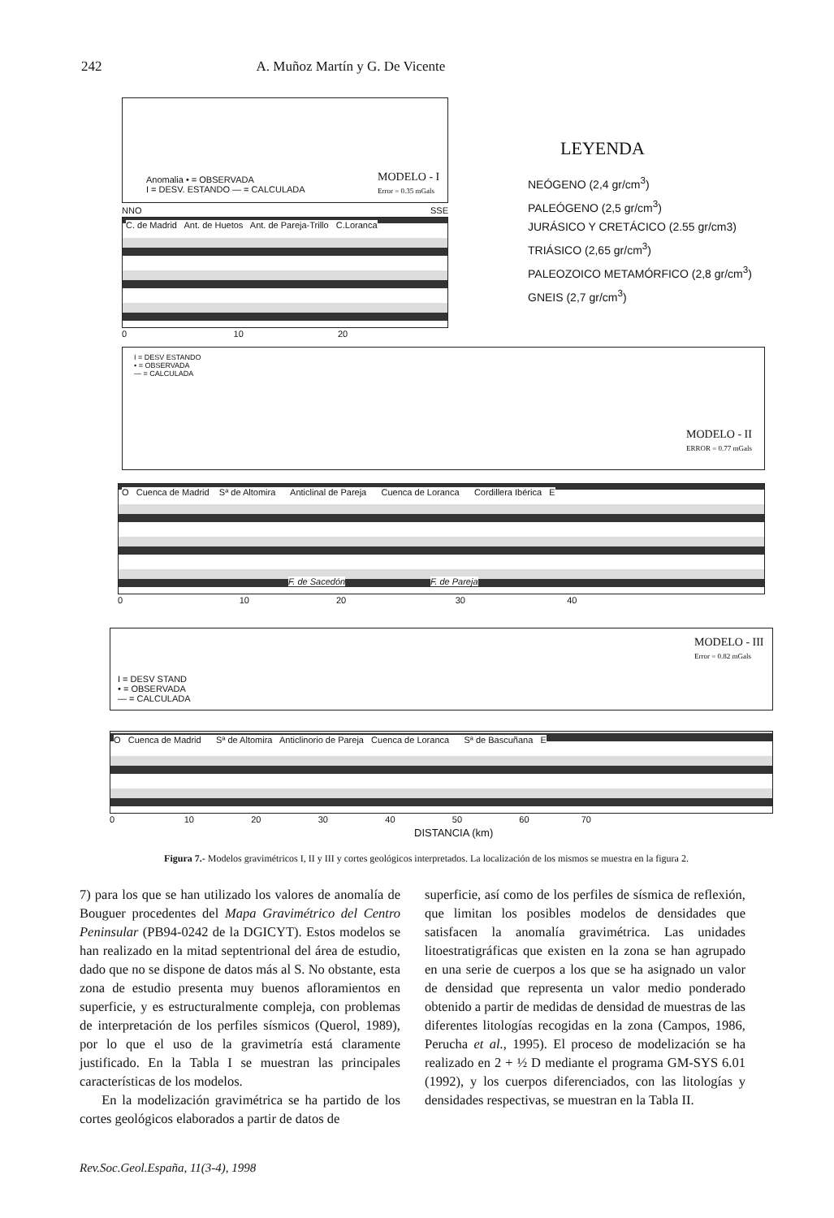242 A. Muñoz Martín y G. De Vicente
Anomalia • = OBSERVADA
I = DESV. ESTANDO — = CALCULADA
MODELO - I
Error = 0.35 mGals
LEYENDA
NEÓGENO (2,4 gr/cm<sup>3</sup>)
PALEÓGENO (2,5 gr/cm<sup>3</sup>)
JURÁSICO Y CRETÁCICO (2.55 gr/cm3)
TRIÁSICO (2,65 gr/cm<sup>3</sup>)
PALEOZOICO METAMÓRFICO (2,8 gr/cm<sup>3</sup>)
GNEIS (2,7 gr/cm<sup>3</sup>)
NNO SSE
C. de Madrid Ant. de Huetos Ant. de Pareja-Trillo C.Loranca
0 10 20
I = DESV ESTANDO
• = OBSERVADA
— = CALCULADA
MODELO - II
ERROR = 0.77 mGals
O Cuenca de Madrid Sª de Altomira Anticlinal de Pareja Cuenca de Loranca Cordillera Ibérica E
F. de Sacedón F. de Pareja
0 10 20 30 40
I = DESV STAND
• = OBSERVADA
— = CALCULADA
MODELO - III
Error = 0.82 mGals
O Cuenca de Madrid Sª de Altomira Anticlinorio de Pareja Cuenca de Loranca Sª de Bascuñana E
0 10 20 30 40 50 60 70
DISTANCIA (km)
Figura 7.- Modelos gravimétricos I, II y III y cortes geológicos interpretados. La localización de los mismos se muestra en la figura 2.
7) para los que se han utilizado los valores de anomalía de Bouguer procedentes del Mapa Gravimétrico del Centro Peninsular (PB94-0242 de la DGICYT). Estos modelos se han realizado en la mitad septentrional del área de estudio, dado que no se dispone de datos más al S. No obstante, esta zona de estudio presenta muy buenos afloramientos en superficie, y es estructuralmente compleja, con problemas de interpretación de los perfiles sísmicos (Querol, 1989), por lo que el uso de la gravimetría está claramente justificado. En la Tabla I se muestran las principales características de los modelos.
En la modelización gravimétrica se ha partido de los cortes geológicos elaborados a partir de datos de
superficie, así como de los perfiles de sísmica de reflexión, que limitan los posibles modelos de densidades que satisfacen la anomalía gravimétrica. Las unidades litoestratigráficas que existen en la zona se han agrupado en una serie de cuerpos a los que se ha asignado un valor de densidad que representa un valor medio ponderado obtenido a partir de medidas de densidad de muestras de las diferentes litologías recogidas en la zona (Campos, 1986, Perucha et al., 1995). El proceso de modelización se ha realizado en 2 + ½ D mediante el programa GM-SYS 6.01 (1992), y los cuerpos diferenciados, con las litologías y densidades respectivas, se muestran en la Tabla II.
Rev.Soc.Geol.España, 11(3-4), 1998